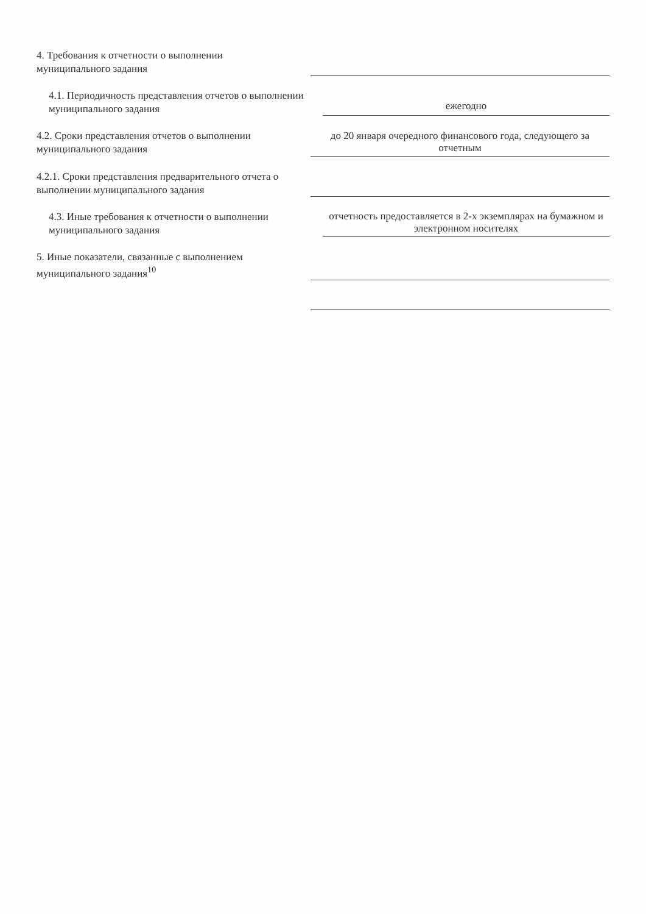4. Требования к отчетности о выполнении муниципального задания
4.1. Периодичность представления отчетов о выполнении муниципального задания
ежегодно
4.2. Сроки представления отчетов о выполнении муниципального задания
до 20 января очередного финансового года, следующего за отчетным
4.2.1. Сроки представления предварительного отчета о выполнении муниципального задания
4.3. Иные требования к отчетности о выполнении муниципального задания
отчетность предоставляется в 2-х экземплярах на бумажном и электронном носителях
5. Иные показатели, связанные с выполнением муниципального задания<sup>10</sup>